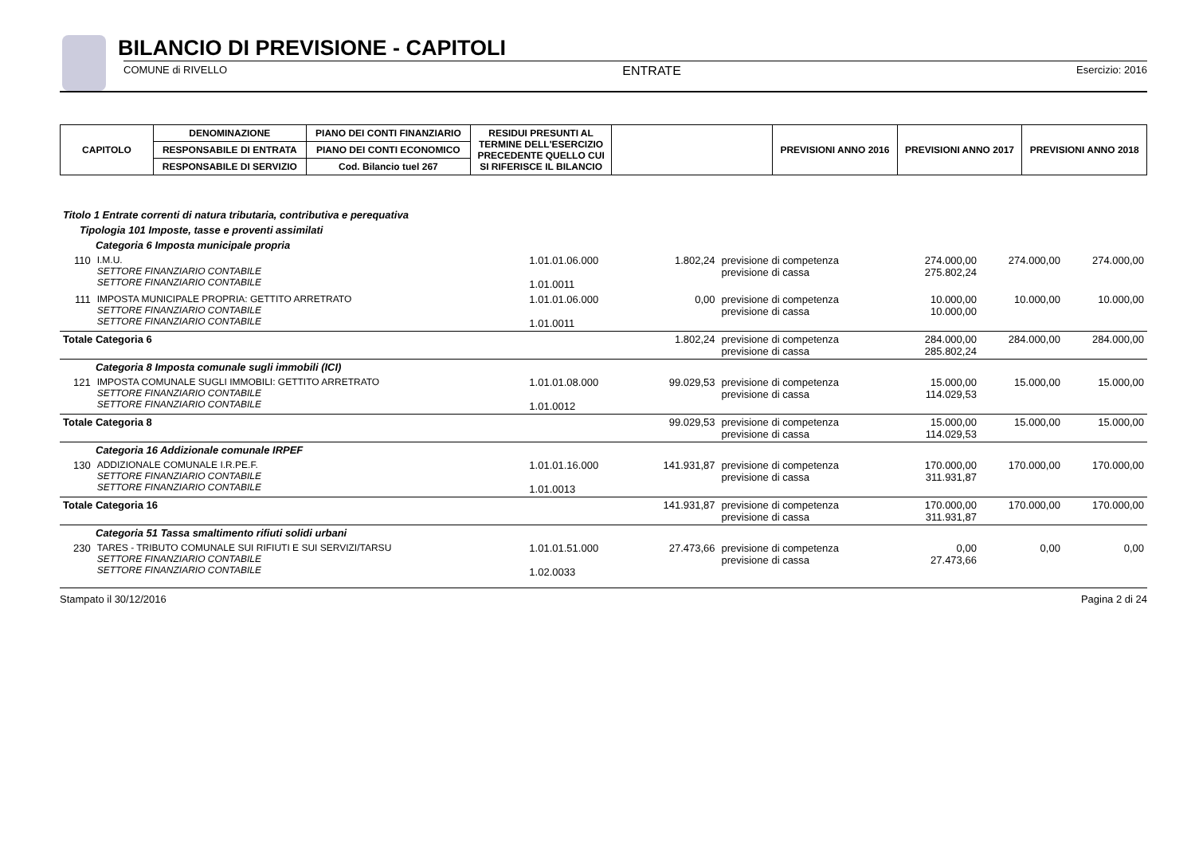BILANCIO DI PREVISIONE - CAPITOLI
COMUNE di RIVELLO ENTRATE Esercizio: 2016
| CAPITOLO | DENOMINAZIONE | PIANO DEI CONTI FINANZIARIO | RESIDUI PRESUNTI AL TERMINE DELL'ESERCIZIO PRECEDENTE QUELLO CUI SI RIFERISCE IL BILANCIO | | PREVISIONI ANNO 2016 | PREVISIONI ANNO 2017 | PREVISIONI ANNO 2018 |
| | RESPONSABILE DI ENTRATA | PIANO DEI CONTI ECONOMICO | | | | | |
| | RESPONSABILE DI SERVIZIO | Cod. Bilancio tuel 267 | | | | | |
| Titolo 1 Entrate correnti di natura tributaria, contributiva e perequativa | | | | | | | |
| Tipologia 101 Imposte, tasse e proventi assimilati | | | | | | | |
| Categoria 6 Imposta municipale propria | | | | | | | |
| 110 | I.M.U. SETTORE FINANZIARIO CONTABILE SETTORE FINANZIARIO CONTABILE | 1.01.01.06.000 1.01.0011 | 1.802,24 | previsione di competenza previsione di cassa | 274.000,00 275.802,24 | 274.000,00 | 274.000,00 |
| 111 | IMPOSTA MUNICIPALE PROPRIA: GETTITO ARRETRATO SETTORE FINANZIARIO CONTABILE SETTORE FINANZIARIO CONTABILE | 1.01.01.06.000 1.01.0011 | 0,00 | previsione di competenza previsione di cassa | 10.000,00 10.000,00 | 10.000,00 | 10.000,00 |
| Totale Categoria 6 | | | 1.802,24 | previsione di competenza previsione di cassa | 284.000,00 285.802,24 | 284.000,00 | 284.000,00 |
| Categoria 8 Imposta comunale sugli immobili (ICI) | | | | | | | |
| 121 | IMPOSTA COMUNALE SUGLI IMMOBILI: GETTITO ARRETRATO SETTORE FINANZIARIO CONTABILE SETTORE FINANZIARIO CONTABILE | 1.01.01.08.000 1.01.0012 | 99.029,53 | previsione di competenza previsione di cassa | 15.000,00 114.029,53 | 15.000,00 | 15.000,00 |
| Totale Categoria 8 | | | 99.029,53 | previsione di competenza previsione di cassa | 15.000,00 114.029,53 | 15.000,00 | 15.000,00 |
| Categoria 16 Addizionale comunale IRPEF | | | | | | | |
| 130 | ADDIZIONALE COMUNALE I.R.PE.F. SETTORE FINANZIARIO CONTABILE SETTORE FINANZIARIO CONTABILE | 1.01.01.16.000 1.01.0013 | 141.931,87 | previsione di competenza previsione di cassa | 170.000,00 311.931,87 | 170.000,00 | 170.000,00 |
| Totale Categoria 16 | | | 141.931,87 | previsione di competenza previsione di cassa | 170.000,00 311.931,87 | 170.000,00 | 170.000,00 |
| Categoria 51 Tassa smaltimento rifiuti solidi urbani | | | | | | | |
| 230 | TARES - TRIBUTO COMUNALE SUI RIFIUTI E SUI SERVIZI/TARSU SETTORE FINANZIARIO CONTABILE SETTORE FINANZIARIO CONTABILE | 1.01.01.51.000 1.02.0033 | 27.473,66 | previsione di competenza previsione di cassa | 0,00 27.473,66 | 0,00 | 0,00 |
Stampato il 30/12/2016 Pagina 2 di 24